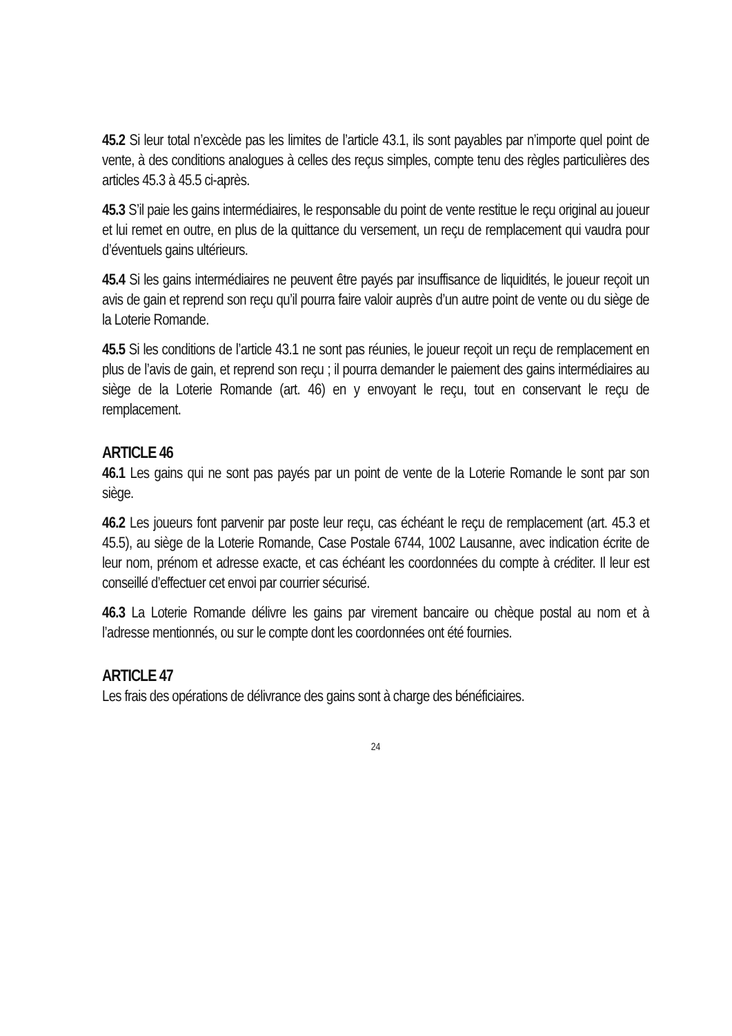45.2 Si leur total n’excède pas les limites de l’article 43.1, ils sont payables par n’importe quel point de vente, à des conditions analogues à celles des reçus simples, compte tenu des règles particulières des articles 45.3 à 45.5 ci-après.
45.3 S’il paie les gains intermédiaires, le responsable du point de vente restitue le reçu original au joueur et lui remet en outre, en plus de la quittance du versement, un reçu de remplacement qui vaudra pour d’éventuels gains ultérieurs.
45.4 Si les gains intermédiaires ne peuvent être payés par insuffisance de liquidités, le joueur reçoit un avis de gain et reprend son reçu qu’il pourra faire valoir auprès d’un autre point de vente ou du siège de la Loterie Romande.
45.5 Si les conditions de l’article 43.1 ne sont pas réunies, le joueur reçoit un reçu de remplacement en plus de l’avis de gain, et reprend son reçu ; il pourra demander le paiement des gains intermédiaires au siège de la Loterie Romande (art. 46) en y envoyant le reçu, tout en conservant le reçu de remplacement.
ARTICLE 46
46.1 Les gains qui ne sont pas payés par un point de vente de la Loterie Romande le sont par son siège.
46.2 Les joueurs font parvenir par poste leur reçu, cas échéant le reçu de remplacement (art. 45.3 et 45.5), au siège de la Loterie Romande, Case Postale 6744, 1002 Lausanne, avec indication écrite de leur nom, prénom et adresse exacte, et cas échéant les coordonnées du compte à créditer. Il leur est conseillé d’effectuer cet envoi par courrier sécurisé.
46.3 La Loterie Romande délivre les gains par virement bancaire ou chèque postal au nom et à l’adresse mentionnés, ou sur le compte dont les coordonnées ont été fournies.
ARTICLE 47
Les frais des opérations de délivrance des gains sont à charge des bénéficiaires.
24